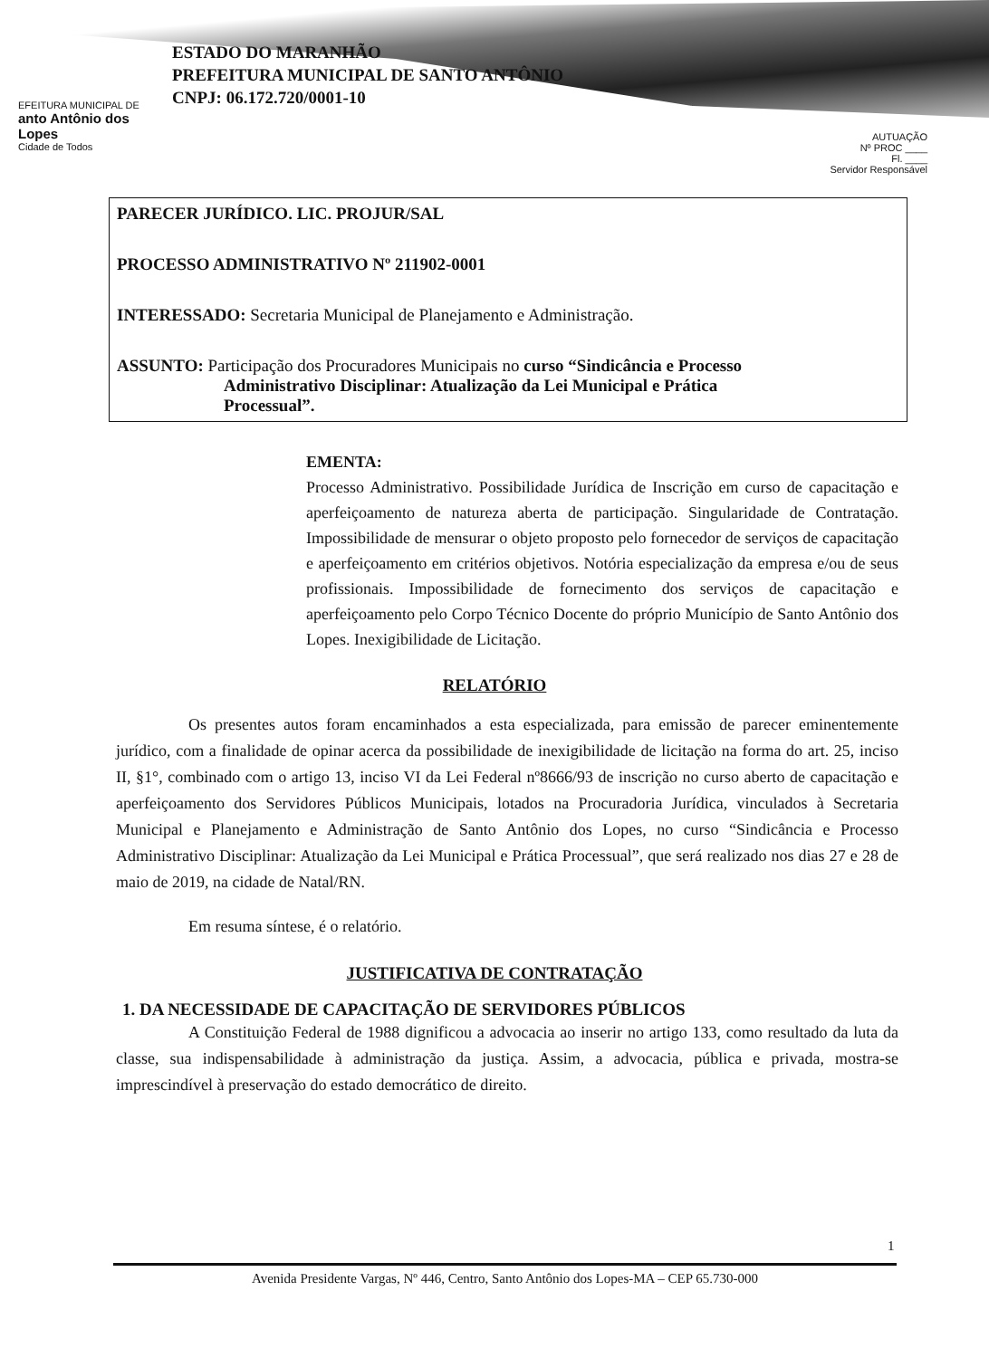EFEITURA MUNICIPAL DE
anto Antônio dos Lopes
Cidade de Todos
ESTADO DO MARANHÃO
PREFEITURA MUNICIPAL DE SANTO ANTÔNIO
CNPJ: 06.172.720/0001-10
AUTUAÇÃO
Nº PROC ____
Fl. ____
Servidor Responsável
PARECER JURÍDICO. LIC. PROJUR/SAL
PROCESSO ADMINISTRATIVO Nº 211902-0001
INTERESSADO: Secretaria Municipal de Planejamento e Administração.
ASSUNTO: Participação dos Procuradores Municipais no curso “Sindicância e Processo
Administrativo Disciplinar: Atualização da Lei Municipal e Prática
Processual”.
EMENTA:
Processo Administrativo. Possibilidade Jurídica de Inscrição em curso de capacitação e aperfeiçoamento de natureza aberta de participação. Singularidade de Contratação. Impossibilidade de mensurar o objeto proposto pelo fornecedor de serviços de capacitação e aperfeiçoamento em critérios objetivos. Notória especialização da empresa e/ou de seus profissionais. Impossibilidade de fornecimento dos serviços de capacitação e aperfeiçoamento pelo Corpo Técnico Docente do próprio Município de Santo Antônio dos Lopes. Inexigibilidade de Licitação.
RELATÓRIO
Os presentes autos foram encaminhados a esta especializada, para emissão de parecer eminentemente jurídico, com a finalidade de opinar acerca da possibilidade de inexigibilidade de licitação na forma do art. 25, inciso II, §1°, combinado com o artigo 13, inciso VI da Lei Federal nº8666/93 de inscrição no curso aberto de capacitação e aperfeiçoamento dos Servidores Públicos Municipais, lotados na Procuradoria Jurídica, vinculados à Secretaria Municipal e Planejamento e Administração de Santo Antônio dos Lopes, no curso “Sindicância e Processo Administrativo Disciplinar: Atualização da Lei Municipal e Prática Processual”, que será realizado nos dias 27 e 28 de maio de 2019, na cidade de Natal/RN.
Em resuma síntese, é o relatório.
JUSTIFICATIVA DE CONTRATAÇÃO
1. DA NECESSIDADE DE CAPACITAÇÃO DE SERVIDORES PÚBLICOS
A Constituição Federal de 1988 dignificou a advocacia ao inserir no artigo 133, como resultado da luta da classe, sua indispensabilidade à administração da justiça. Assim, a advocacia, pública e privada, mostra-se imprescindível à preservação do estado democrático de direito.
1
Avenida Presidente Vargas, Nº 446, Centro, Santo Antônio dos Lopes-MA – CEP 65.730-000